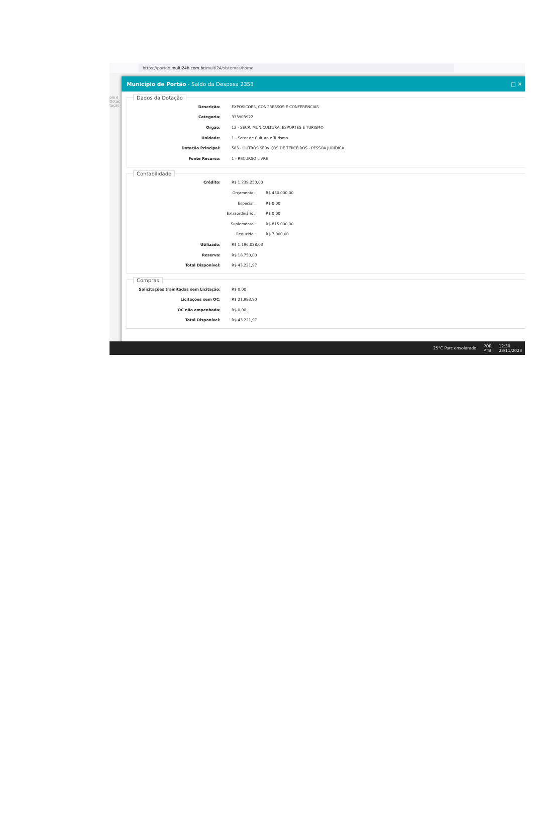https://portao. multi24h.com.br /multi24/sistemas/home
pio d
Dotaç
tação
Município de Portão - Saldo da Despesa 2353 □ ✕
Dados da Dotação
Descrição: EXPOSICOES, CONGRESSOS E CONFERENCIAS
Categoria: 333903922
Orgão: 12 - SECR. MUN.CULTURA, ESPORTES E TURISMO
Unidade: 1 - Setor de Cultura e Turismo
Dotação Principal: 583 - OUTROS SERVIÇOS DE TERCEIROS - PESSOA JURÍDICA
Fonte Recurso: 1 - RECURSO LIVRE
Contabilidade
Crédito: R$ 1.239.250,00
Orçamento: R$ 450.000,00
Especial: R$ 0,00
Extraordinário: R$ 0,00
Suplemento: R$ 815.000,00
Reduzido: R$ 7.000,00
Utilizado: R$ 1.196.028,03
Reserva: R$ 18.750,00
Total Disponível: R$ 43.221,97
Compras
Solicitações tramitadas sem Licitação: R$ 0,00
Licitações sem OC: R$ 21.993,90
OC não empenhada: R$ 0,00
Total Disponível: R$ 43.221,97
25°C Parc ensolarado POR
PTB 12:30
23/11/2023